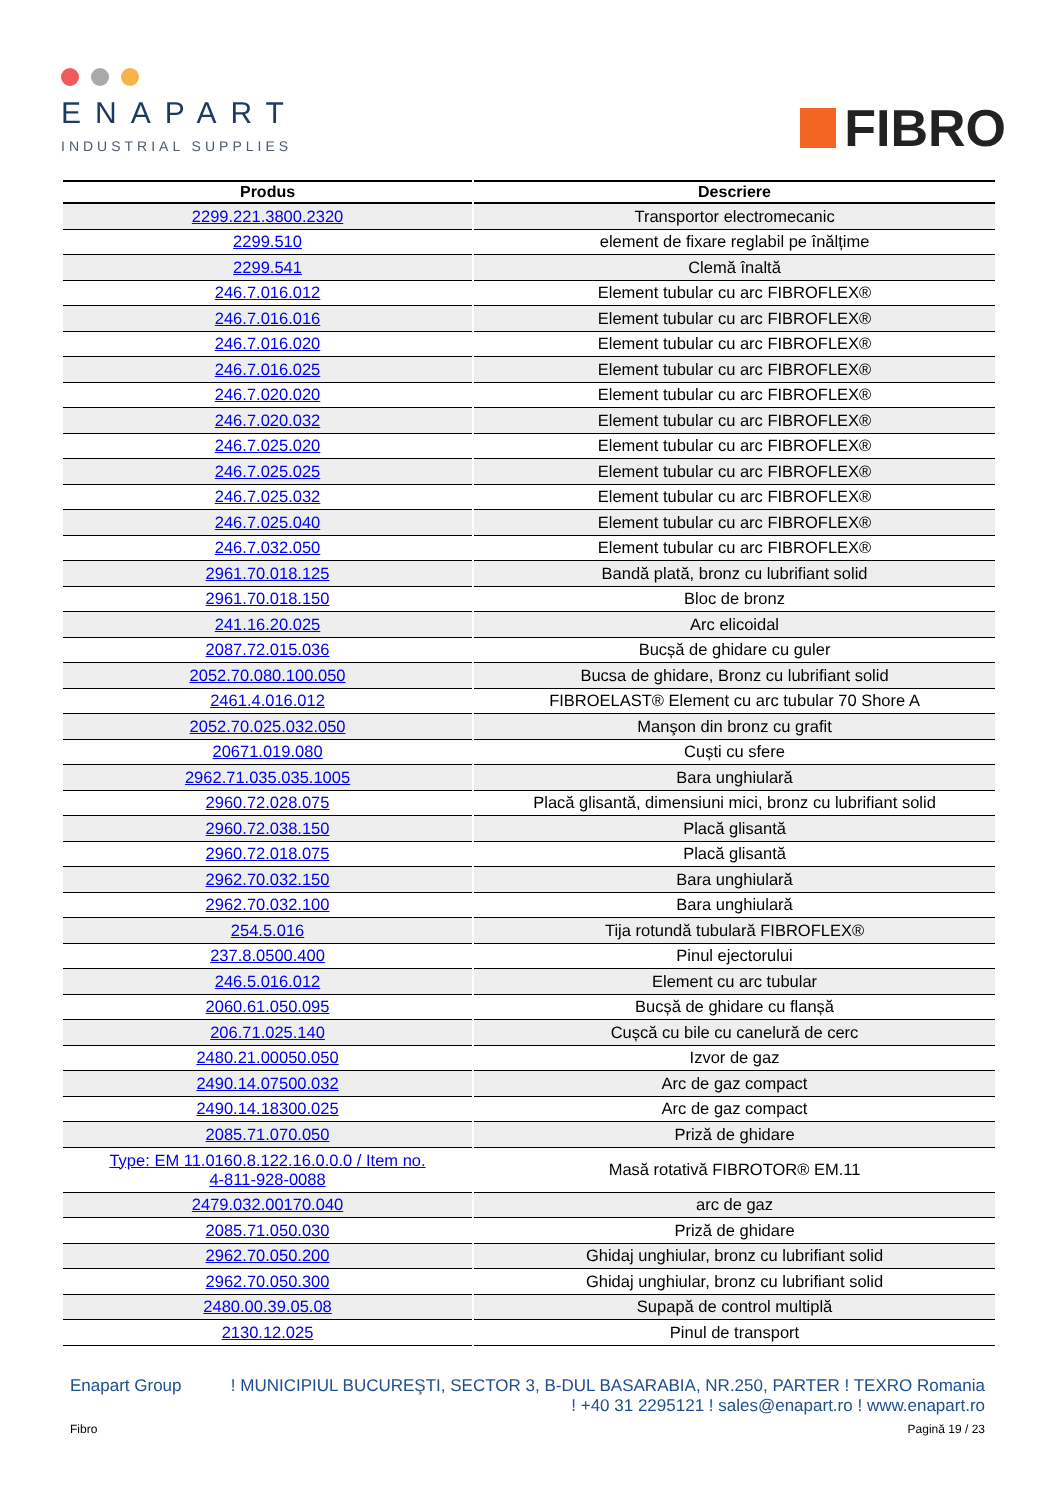ENAPART
INDUSTRIAL SUPPLIES
FIBRO
| Produs | Descriere |
| --- | --- |
| 2299.221.3800.2320 | Transportor electromecanic |
| 2299.510 | element de fixare reglabil pe înălțime |
| 2299.541 | Clemă înaltă |
| 246.7.016.012 | Element tubular cu arc FIBROFLEX® |
| 246.7.016.016 | Element tubular cu arc FIBROFLEX® |
| 246.7.016.020 | Element tubular cu arc FIBROFLEX® |
| 246.7.016.025 | Element tubular cu arc FIBROFLEX® |
| 246.7.020.020 | Element tubular cu arc FIBROFLEX® |
| 246.7.020.032 | Element tubular cu arc FIBROFLEX® |
| 246.7.025.020 | Element tubular cu arc FIBROFLEX® |
| 246.7.025.025 | Element tubular cu arc FIBROFLEX® |
| 246.7.025.032 | Element tubular cu arc FIBROFLEX® |
| 246.7.025.040 | Element tubular cu arc FIBROFLEX® |
| 246.7.032.050 | Element tubular cu arc FIBROFLEX® |
| 2961.70.018.125 | Bandă plată, bronz cu lubrifiant solid |
| 2961.70.018.150 | Bloc de bronz |
| 241.16.20.025 | Arc elicoidal |
| 2087.72.015.036 | Bucșă de ghidare cu guler |
| 2052.70.080.100.050 | Bucsa de ghidare, Bronz cu lubrifiant solid |
| 2461.4.016.012 | FIBROELAST® Element cu arc tubular 70 Shore A |
| 2052.70.025.032.050 | Manşon din bronz cu grafit |
| 20671.019.080 | Cuști cu sfere |
| 2962.71.035.035.1005 | Bara unghiulară |
| 2960.72.028.075 | Placă glisantă, dimensiuni mici, bronz cu lubrifiant solid |
| 2960.72.038.150 | Placă glisantă |
| 2960.72.018.075 | Placă glisantă |
| 2962.70.032.150 | Bara unghiulară |
| 2962.70.032.100 | Bara unghiulară |
| 254.5.016 | Tija rotundă tubulară FIBROFLEX® |
| 237.8.0500.400 | Pinul ejectorului |
| 246.5.016.012 | Element cu arc tubular |
| 2060.61.050.095 | Bucșă de ghidare cu flanșă |
| 206.71.025.140 | Cușcă cu bile cu canelură de cerc |
| 2480.21.00050.050 | Izvor de gaz |
| 2490.14.07500.032 | Arc de gaz compact |
| 2490.14.18300.025 | Arc de gaz compact |
| 2085.71.070.050 | Priză de ghidare |
| Type: EM 11.0160.8.122.16.0.0.0 / Item no. 4-811-928-0088 | Masă rotativă FIBROTOR® EM.11 |
| 2479.032.00170.040 | arc de gaz |
| 2085.71.050.030 | Priză de ghidare |
| 2962.70.050.200 | Ghidaj unghiular, bronz cu lubrifiant solid |
| 2962.70.050.300 | Ghidaj unghiular, bronz cu lubrifiant solid |
| 2480.00.39.05.08 | Supapă de control multiplă |
| 2130.12.025 | Pinul de transport |
Enapart Group! MUNICIPIUL BUCUREŞTI, SECTOR 3, B-DUL BASARABIA, NR.250, PARTER ! TEXRO Romania
! +40 31 2295121 ! sales@enapart.ro ! www.enapart.ro
Fibro Pagină 19 / 23